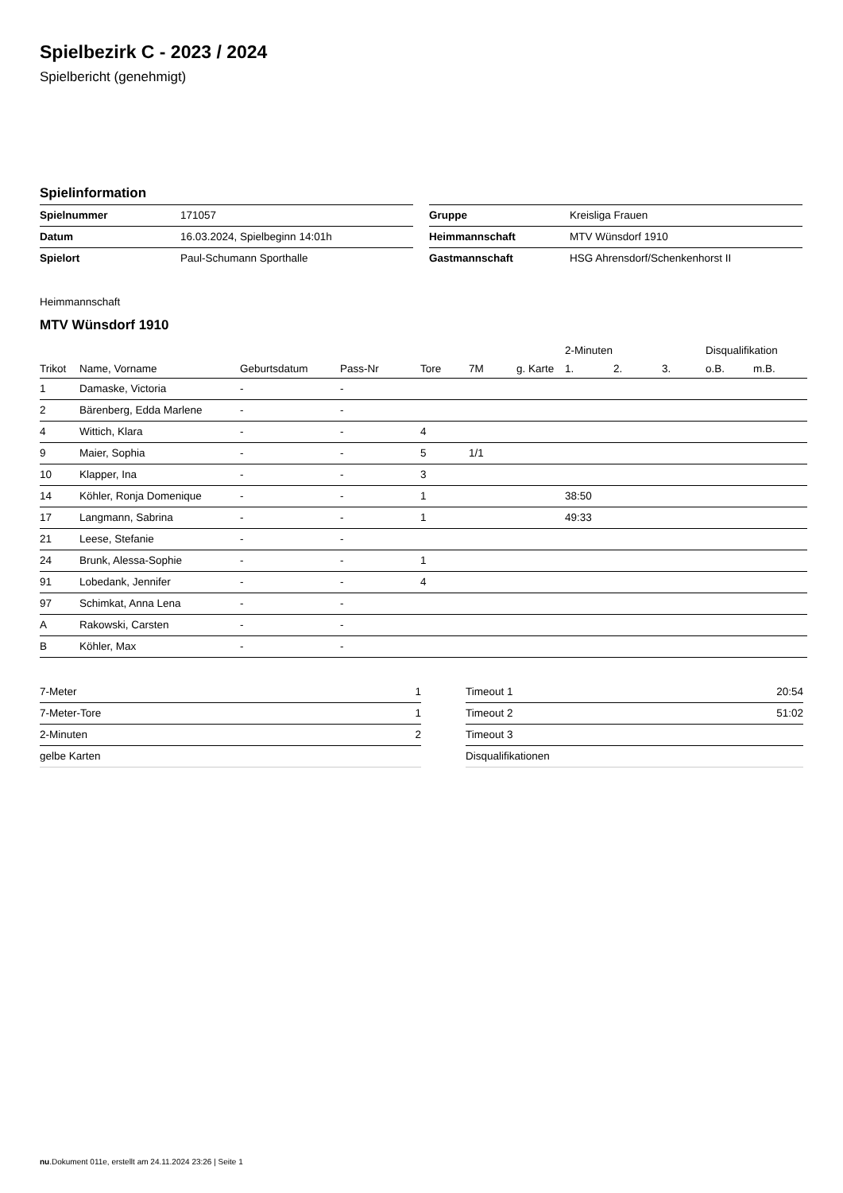Spielbezirk C - 2023 / 2024
Spielbericht (genehmigt)
Spielinformation
| Spielnummer | 171057 |
| Datum | 16.03.2024, Spielbeginn 14:01h |
| Spielort | Paul-Schumann Sporthalle |
| Gruppe | Kreisliga Frauen |
| Heimmannschaft | MTV Wünsdorf 1910 |
| Gastmannschaft | HSG Ahrensdorf/Schenkenhorst II |
Heimmannschaft
MTV Wünsdorf 1910
| | | | | | | | 2-Minuten | | | Disqualifikation | |
| --- | --- | --- | --- | --- | --- | --- | --- | --- | --- | --- | --- |
| Trikot | Name, Vorname | Geburtsdatum | Pass-Nr | Tore | 7M | g. Karte | 1. | 2. | 3. | o.B. | m.B. |
| 1 | Damaske, Victoria | - | - | | | | | | | | |
| 2 | Bärenberg, Edda Marlene | - | - | | | | | | | | |
| 4 | Wittich, Klara | - | - | 4 | | | | | | | |
| 9 | Maier, Sophia | - | - | 5 | 1/1 | | | | | | |
| 10 | Klapper, Ina | - | - | 3 | | | | | | | |
| 14 | Köhler, Ronja Domenique | - | - | 1 | | | 38:50 | | | | |
| 17 | Langmann, Sabrina | - | - | 1 | | | 49:33 | | | | |
| 21 | Leese, Stefanie | - | - | | | | | | | | |
| 24 | Brunk, Alessa-Sophie | - | - | 1 | | | | | | | |
| 91 | Lobedank, Jennifer | - | - | 4 | | | | | | | |
| 97 | Schimkat, Anna Lena | - | - | | | | | | | | |
| A | Rakowski, Carsten | - | - | | | | | | | | |
| B | Köhler, Max | - | - | | | | | | | | |
| 7-Meter | 1 |
| 7-Meter-Tore | 1 |
| 2-Minuten | 2 |
| gelbe Karten | |
| Timeout 1 | 20:54 |
| Timeout 2 | 51:02 |
| Timeout 3 | |
| Disqualifikationen | |
nu.Dokument 011e, erstellt am 24.11.2024 23:26 | Seite 1